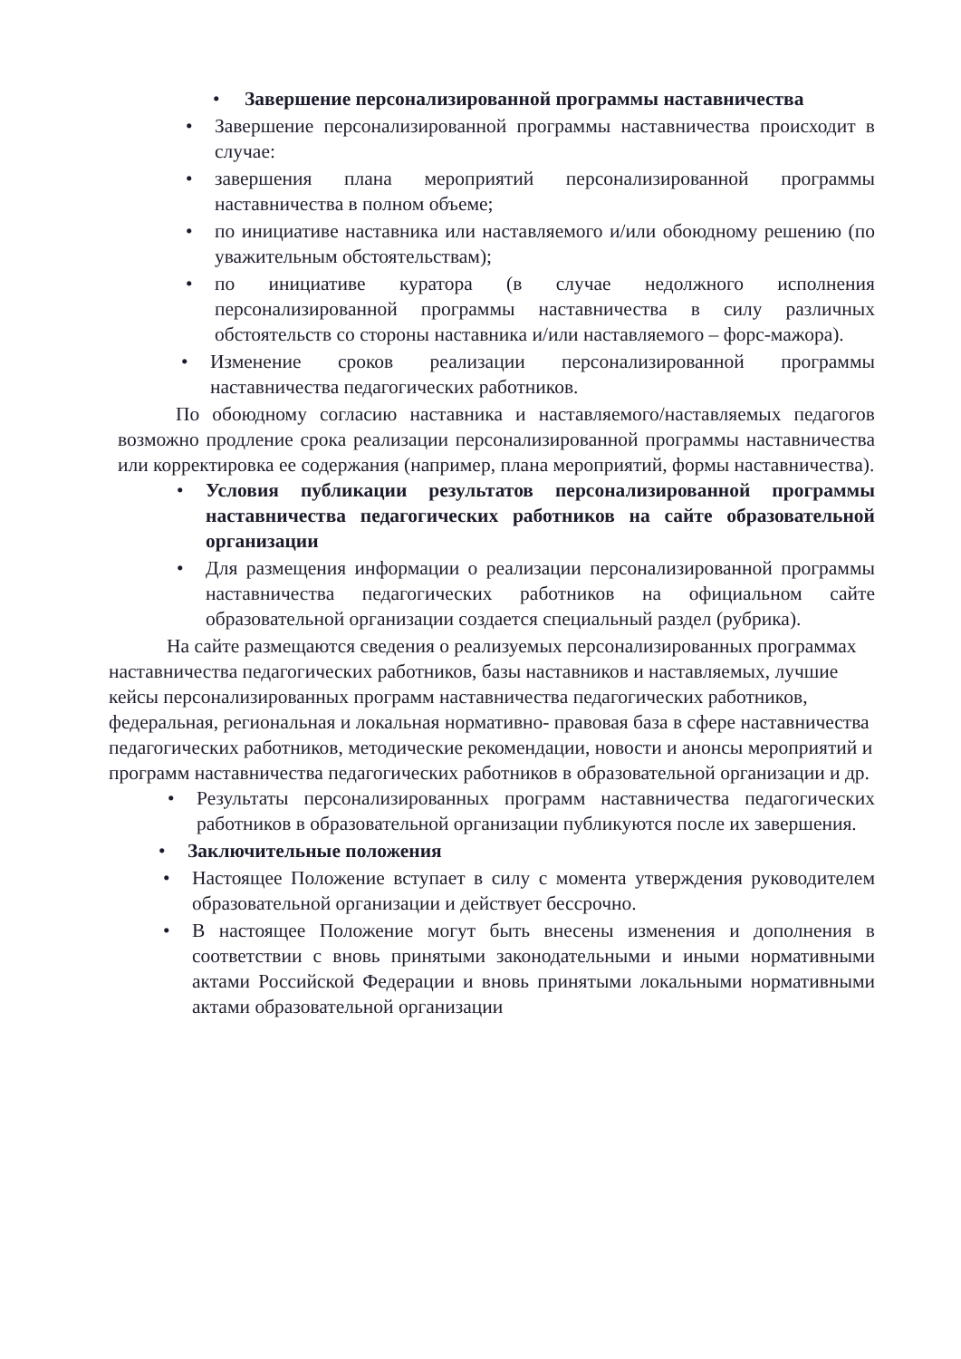• Завершение персонализированной программы наставничества
• Завершение персонализированной программы наставничества происходит в случае:
• завершения плана мероприятий персонализированной программы наставничества в полном объеме;
• по инициативе наставника или наставляемого и/или обоюдному решению (по уважительным обстоятельствам);
• по инициативе куратора (в случае недолжного исполнения персонализированной программы наставничества в силу различных обстоятельств со стороны наставника и/или наставляемого – форс-мажора).
• Изменение сроков реализации персонализированной программы наставничества педагогических работников.
По обоюдному согласию наставника и наставляемого/наставляемых педагогов возможно продление срока реализации персонализированной программы наставничества или корректировка ее содержания (например, плана мероприятий, формы наставничества).
• Условия публикации результатов персонализированной программы наставничества педагогических работников на сайте образовательной организации
• Для размещения информации о реализации персонализированной программы наставничества педагогических работников на официальном сайте образовательной организации создается специальный раздел (рубрика).
На сайте размещаются сведения о реализуемых персонализированных программах наставничества педагогических работников, базы наставников и наставляемых, лучшие кейсы персонализированных программ наставничества педагогических работников, федеральная, региональная и локальная нормативно- правовая база в сфере наставничества педагогических работников, методические рекомендации, новости и анонсы мероприятий и программ наставничества педагогических работников в образовательной организации и др.
• Результаты персонализированных программ наставничества педагогических работников в образовательной организации публикуются после их завершения.
• Заключительные положения
• Настоящее Положение вступает в силу с момента утверждения руководителем образовательной организации и действует бессрочно.
• В настоящее Положение могут быть внесены изменения и дополнения в соответствии с вновь принятыми законодательными и иными нормативными актами Российской Федерации и вновь принятыми локальными нормативными актами образовательной организации